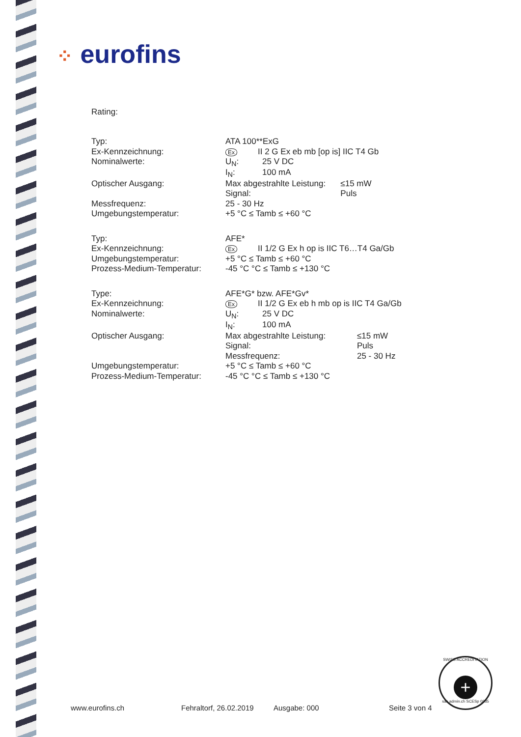⁘ eurofins
Rating:
| Typ: | ATA 100**ExG | | |
| Ex-Kennzeichnung: | Ex II 2 G Ex eb mb [op is] IIC T4 Gb | | |
| Nominalwerte: | U<sub>N</sub>: | 25 V DC | |
| | I<sub>N</sub>: | 100 mA | |
| Optischer Ausgang: | Max abgestrahlte Leistung: | | ≤15 mW |
| | Signal: | | Puls |
| Messfrequenz: | 25 - 30 Hz | | |
| Umgebungstemperatur: | +5 °C ≤ Tamb ≤ +60 °C | | |
| Typ: | AFE* |
| Ex-Kennzeichnung: | Ex II 1/2 G Ex h op is IIC T6…T4 Ga/Gb |
| Umgebungstemperatur: | +5 °C ≤ Tamb ≤ +60 °C |
| Prozess-Medium-Temperatur: | -45 °C °C ≤ Tamb ≤ +130 °C |
| Type: | AFE*G* bzw. AFE*Gv* | | |
| Ex-Kennzeichnung: | Ex II 1/2 G Ex eb h mb op is IIC T4 Ga/Gb | | |
| Nominalwerte: | U<sub>N</sub>: | 25 V DC | |
| | I<sub>N</sub>: | 100 mA | |
| Optischer Ausgang: | Max abgestrahlte Leistung: | | ≤15 mW |
| | Signal: | | Puls |
| | Messfrequenz: | | 25 - 30 Hz |
| Umgebungstemperatur: | +5 °C ≤ Tamb ≤ +60 °C | | |
| Prozess-Medium-Temperatur: | -45 °C °C ≤ Tamb ≤ +130 °C | | |
SWISS ACCREDITATION
+
sas.admin.ch SCESp 0035
www.eurofins.ch Fehraltorf, 26.02.2019 Ausgabe: 000 Seite 3 von 4